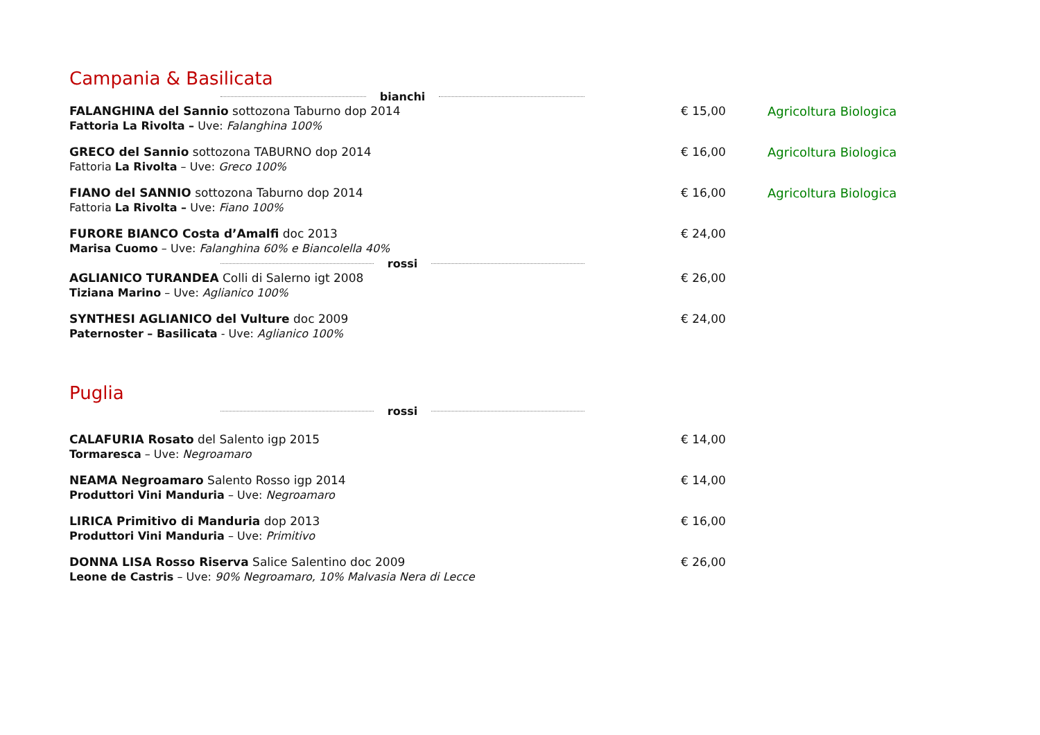Campania & Basilicata
bianchi
FALANGHINA del Sannio sottozona Taburno dop 2014
Fattoria La Rivolta – Uve: Falanghina 100%
€ 15,00 Agricoltura Biologica
GRECO del Sannio sottozona TABURNO dop 2014
Fattoria La Rivolta – Uve: Greco 100%
€ 16,00 Agricoltura Biologica
FIANO del SANNIO sottozona Taburno dop 2014
Fattoria La Rivolta – Uve: Fiano 100%
€ 16,00 Agricoltura Biologica
FURORE BIANCO Costa d’Amalfi doc 2013
Marisa Cuomo – Uve: Falanghina 60% e Biancolella 40%
€ 24,00
rossi
AGLIANICO TURANDEA Colli di Salerno igt 2008
Tiziana Marino – Uve: Aglianico 100%
€ 26,00
SYNTHESI AGLIANICO del Vulture doc 2009
Paternoster – Basilicata - Uve: Aglianico 100%
€ 24,00
Puglia
rossi
CALAFURIA Rosato del Salento igp 2015
Tormaresca – Uve: Negroamaro
€ 14,00
NEAMA Negroamaro Salento Rosso igp 2014
Produttori Vini Manduria – Uve: Negroamaro
€ 14,00
LIRICA Primitivo di Manduria dop 2013
Produttori Vini Manduria – Uve: Primitivo
€ 16,00
DONNA LISA Rosso Riserva Salice Salentino doc 2009
Leone de Castris – Uve: 90% Negroamaro, 10% Malvasia Nera di Lecce
€ 26,00